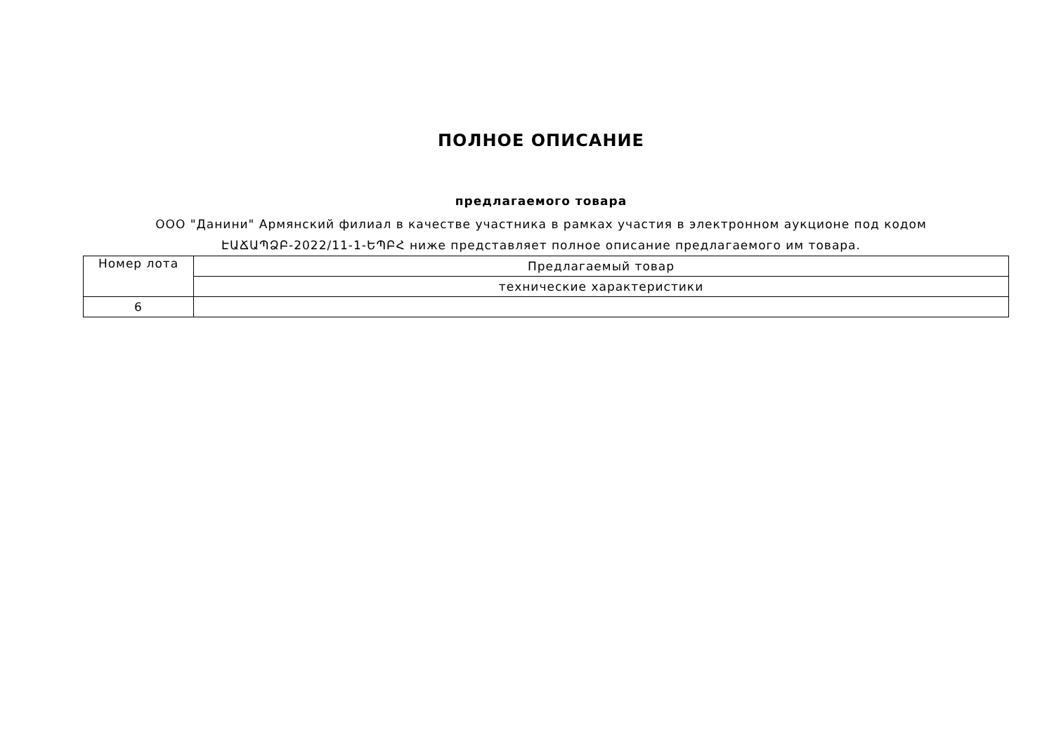ПОЛНОЕ ОПИСАНИЕ
предлагаемого товара
ООО "Данини" Армянский филиал в качестве участника в рамках участия в электронном аукционе под кодом
ԷԱՃԱՊՁԲ-2022/11-1-ԵՊԲՀ ниже представляет полное описание предлагаемого им товара.
| Номер лота | Предлагаемый товар |
| --- | --- |
| | технические характеристики |
| 6 | |